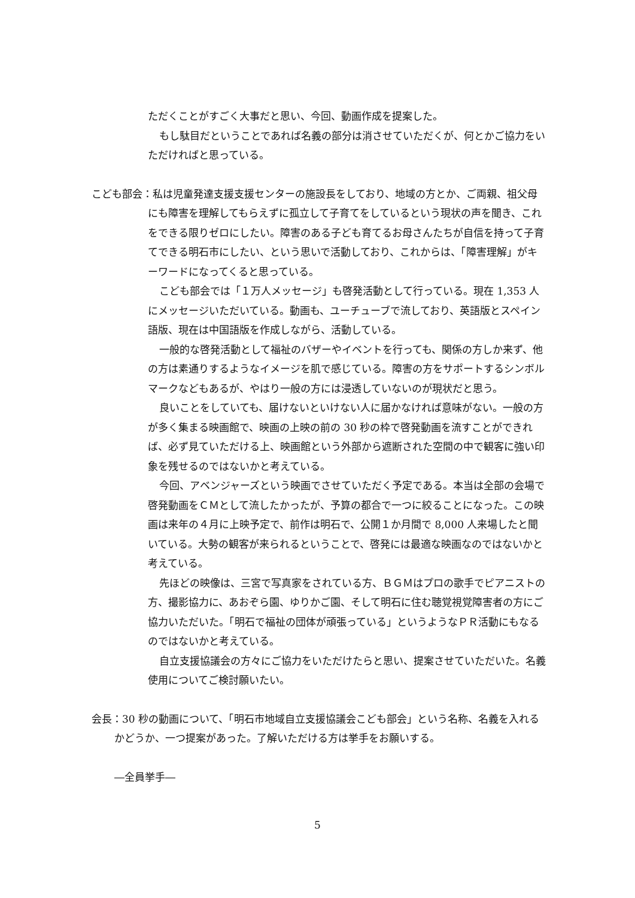ただくことがすごく大事だと思い、今回、動画作成を提案した。
もし駄目だということであれば名義の部分は消させていただくが、何とかご協力をいただければと思っている。
こども部会：私は児童発達支援支援センターの施設長をしており、地域の方とか、ご両親、祖父母にも障害を理解してもらえずに孤立して子育てをしているという現状の声を聞き、これをできる限りゼロにしたい。障害のある子ども育てるお母さんたちが自信を持って子育てできる明石市にしたい、という思いで活動しており、これからは、「障害理解」がキーワードになってくると思っている。
こども部会では「１万人メッセージ」も啓発活動として行っている。現在 1,353 人にメッセージいただいている。動画も、ユーチューブで流しており、英語版とスペイン語版、現在は中国語版を作成しながら、活動している。
一般的な啓発活動として福祉のバザーやイベントを行っても、関係の方しか来ず、他の方は素通りするようなイメージを肌で感じている。障害の方をサポートするシンボルマークなどもあるが、やはり一般の方には浸透していないのが現状だと思う。
良いことをしていても、届けないといけない人に届かなければ意味がない。一般の方が多く集まる映画館で、映画の上映の前の 30 秒の枠で啓発動画を流すことができれば、必ず見ていただける上、映画館という外部から遮断された空間の中で観客に強い印象を残せるのではないかと考えている。
今回、アベンジャーズという映画でさせていただく予定である。本当は全部の会場で啓発動画をＣＭとして流したかったが、予算の都合で一つに絞ることになった。この映画は来年の４月に上映予定で、前作は明石で、公開１か月間で 8,000 人来場したと聞いている。大勢の観客が来られるということで、啓発には最適な映画なのではないかと考えている。
先ほどの映像は、三宮で写真家をされている方、ＢＧＭはプロの歌手でピアニストの方、撮影協力に、あおぞら園、ゆりかご園、そして明石に住む聴覚視覚障害者の方にご協力いただいた。「明石で福祉の団体が頑張っている」というようなＰＲ活動にもなるのではないかと考えている。
自立支援協議会の方々にご協力をいただけたらと思い、提案させていただいた。名義使用についてご検討願いたい。
会長：30 秒の動画について、「明石市地域自立支援協議会こども部会」という名称、名義を入れるかどうか、一つ提案があった。了解いただける方は挙手をお願いする。
―全員挙手―
5